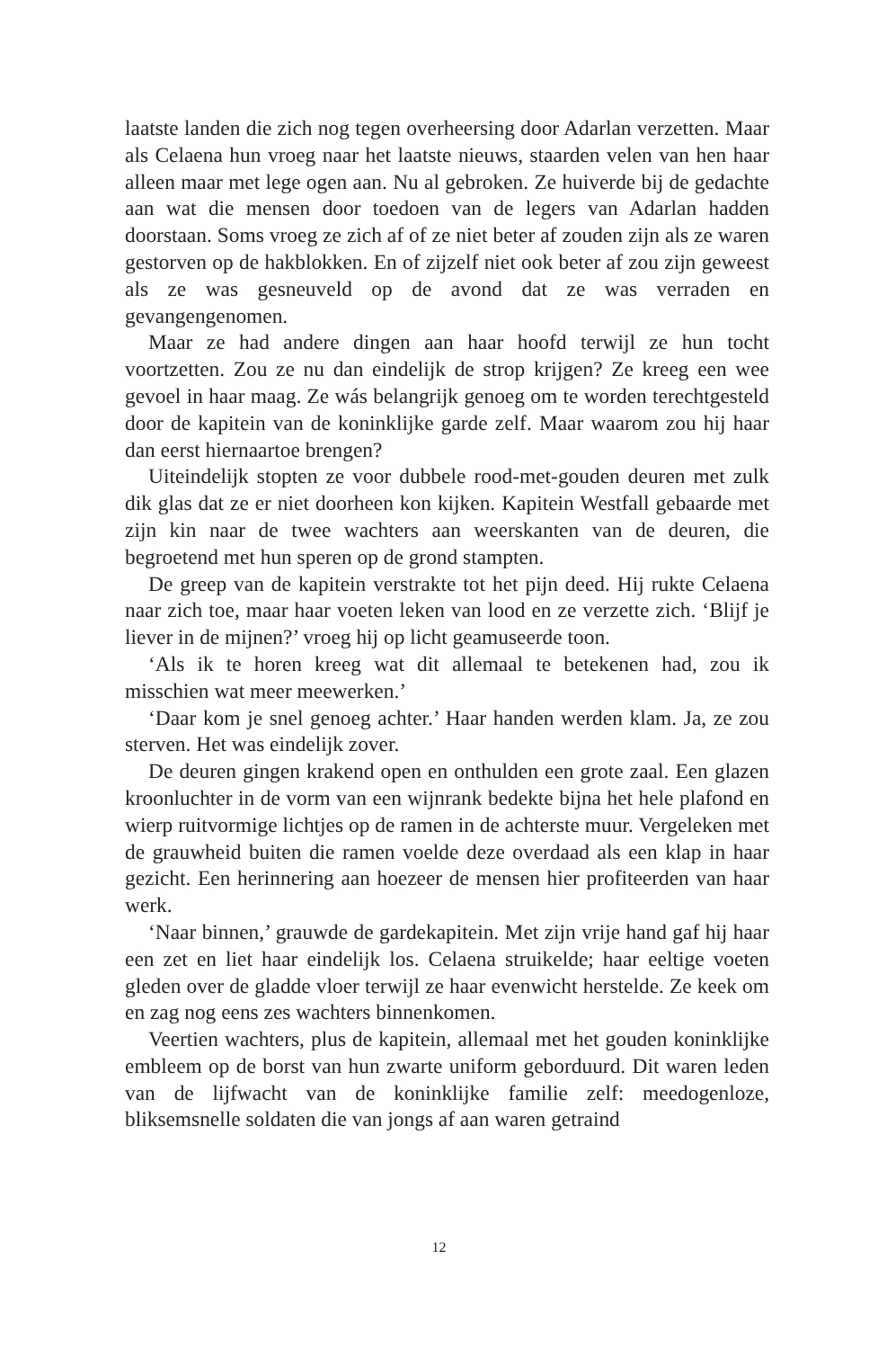laatste landen die zich nog tegen overheersing door Adarlan verzetten. Maar als Celaena hun vroeg naar het laatste nieuws, staarden velen van hen haar alleen maar met lege ogen aan. Nu al gebroken. Ze huiverde bij de gedachte aan wat die mensen door toedoen van de legers van Adarlan hadden doorstaan. Soms vroeg ze zich af of ze niet beter af zouden zijn als ze waren gestorven op de hakblokken. En of zijzelf niet ook beter af zou zijn geweest als ze was gesneuveld op de avond dat ze was verraden en gevangengenomen.
Maar ze had andere dingen aan haar hoofd terwijl ze hun tocht voortzetten. Zou ze nu dan eindelijk de strop krijgen? Ze kreeg een wee gevoel in haar maag. Ze wás belangrijk genoeg om te worden terechtgesteld door de kapitein van de koninklijke garde zelf. Maar waarom zou hij haar dan eerst hiernaartoe brengen?
Uiteindelijk stopten ze voor dubbele rood-met-gouden deuren met zulk dik glas dat ze er niet doorheen kon kijken. Kapitein Westfall gebaarde met zijn kin naar de twee wachters aan weerskanten van de deuren, die begroetend met hun speren op de grond stampten.
De greep van de kapitein verstrakte tot het pijn deed. Hij rukte Celaena naar zich toe, maar haar voeten leken van lood en ze verzette zich. ‘Blijf je liever in de mijnen?’ vroeg hij op licht geamuseerde toon.
‘Als ik te horen kreeg wat dit allemaal te betekenen had, zou ik misschien wat meer meewerken.’
‘Daar kom je snel genoeg achter.’ Haar handen werden klam. Ja, ze zou sterven. Het was eindelijk zover.
De deuren gingen krakend open en onthulden een grote zaal. Een glazen kroonluchter in de vorm van een wijnrank bedekte bijna het hele plafond en wierp ruitvormige lichtjes op de ramen in de achterste muur. Vergeleken met de grauwheid buiten die ramen voelde deze overdaad als een klap in haar gezicht. Een herinnering aan hoezeer de mensen hier profiteerden van haar werk.
‘Naar binnen,’ grauwde de gardekapitein. Met zijn vrije hand gaf hij haar een zet en liet haar eindelijk los. Celaena struikelde; haar eeltige voeten gleden over de gladde vloer terwijl ze haar evenwicht herstelde. Ze keek om en zag nog eens zes wachters binnenkomen.
Veertien wachters, plus de kapitein, allemaal met het gouden koninklijke embleem op de borst van hun zwarte uniform geborduurd. Dit waren leden van de lijfwacht van de koninklijke familie zelf: meedogenloze, bliksemsnelle soldaten die van jongs af aan waren getraind
12